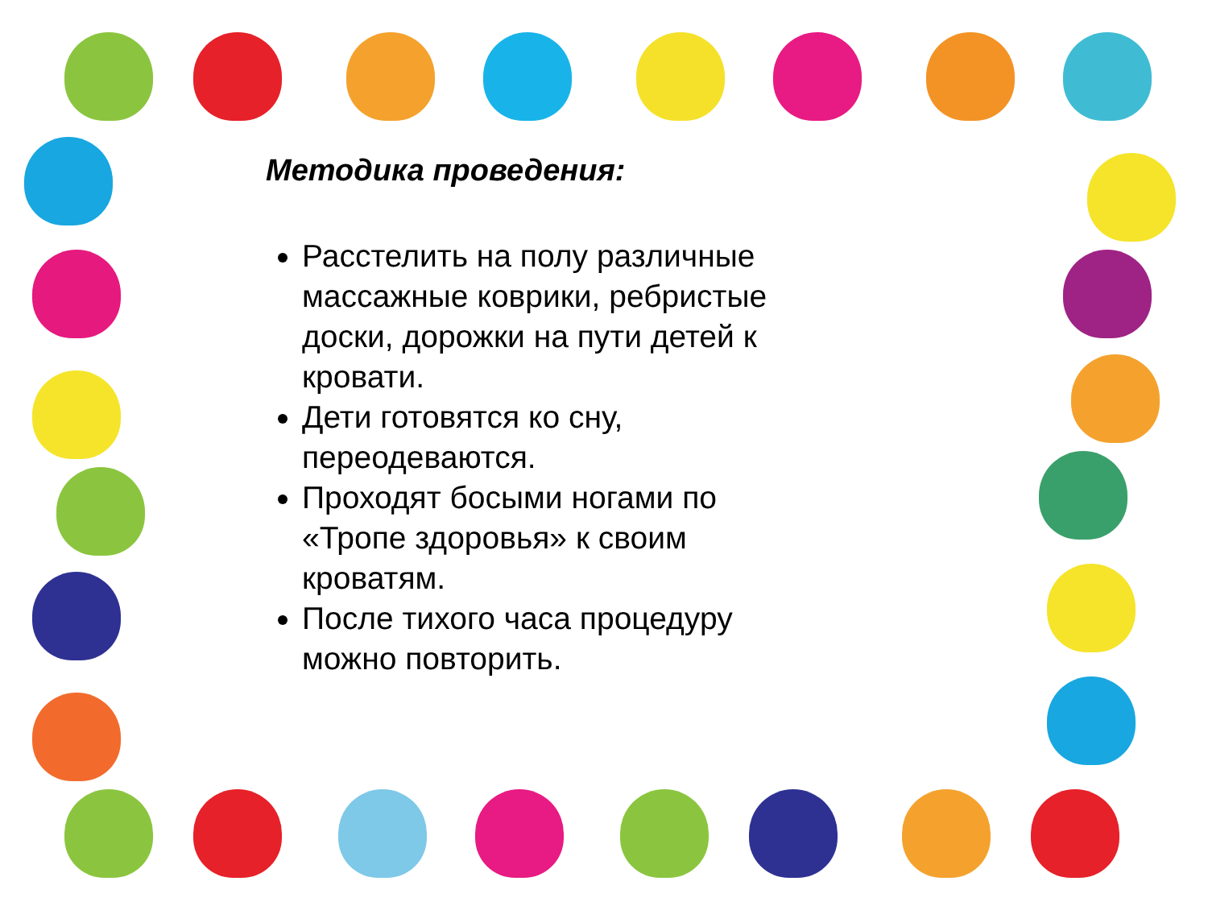Методика проведения:
Расстелить на полу различные массажные коврики, ребристые доски, дорожки на пути детей к кровати.
Дети готовятся ко сну, переодеваются.
Проходят босыми ногами по «Тропе здоровья» к своим кроватям.
После тихого часа процедуру можно повторить.